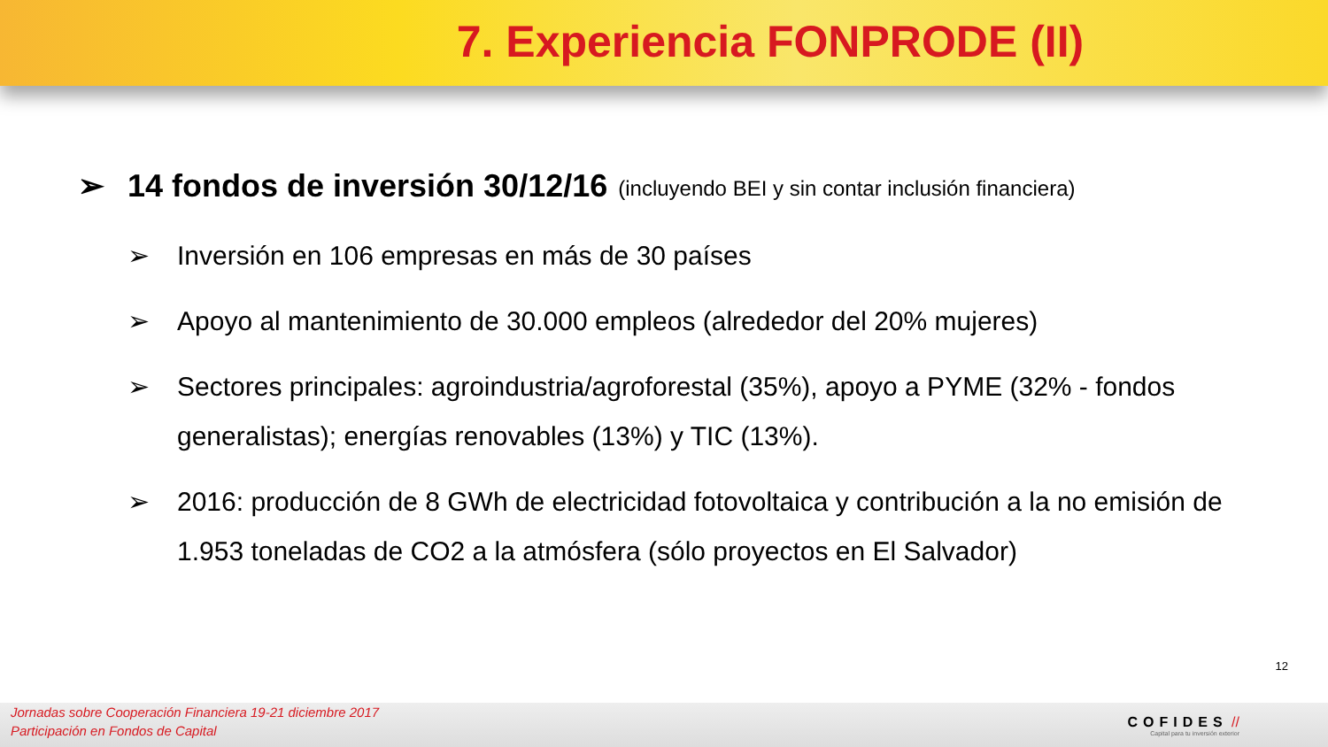7. Experiencia FONPRODE (II)
➢ 14 fondos de inversión 30/12/16 (incluyendo BEI y sin contar inclusión financiera)
➢ Inversión en 106 empresas en más de 30 países
➢ Apoyo al mantenimiento de 30.000 empleos (alrededor del 20% mujeres)
➢ Sectores principales: agroindustria/agroforestal (35%), apoyo a PYME (32% - fondos generalistas); energías renovables (13%) y TIC (13%).
➢ 2016: producción de 8 GWh de electricidad fotovoltaica y contribución a la no emisión de 1.953 toneladas de CO2 a la atmósfera (sólo proyectos en El Salvador)
12
Jornadas sobre Cooperación Financiera 19-21 diciembre 2017
Participación en Fondos de Capital
COFIDES //
Capital para tu inversión exterior